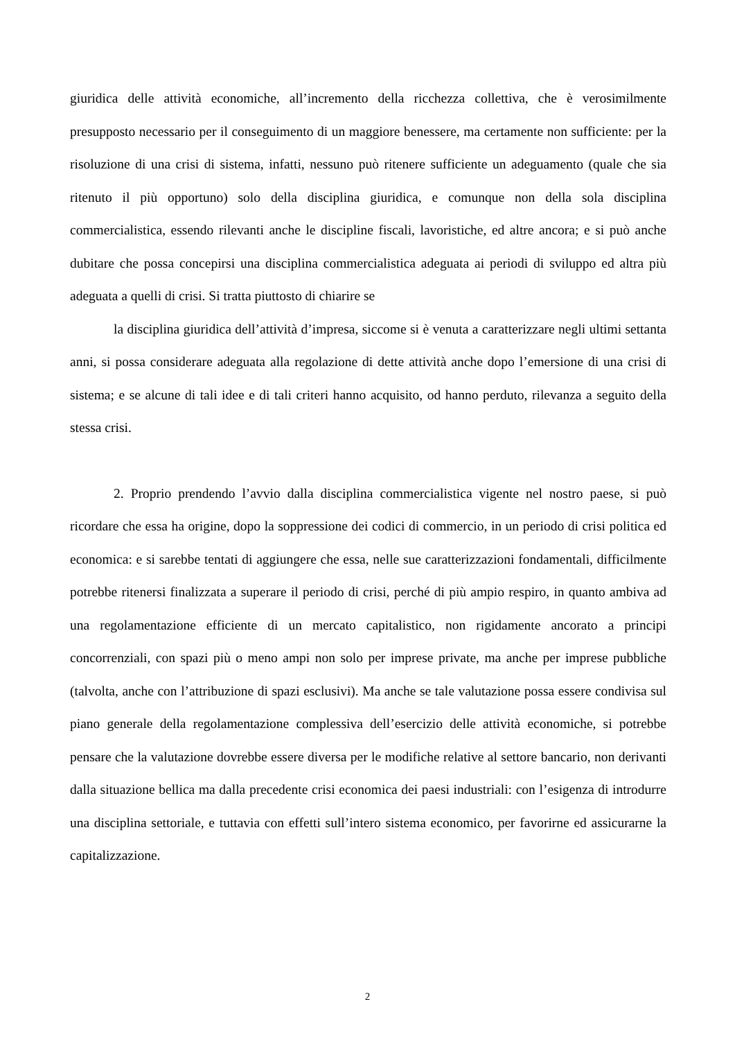giuridica delle attività economiche, all’incremento della ricchezza collettiva, che è verosimilmente presupposto necessario per il conseguimento di un maggiore benessere, ma certamente non sufficiente: per la risoluzione di una crisi di sistema, infatti, nessuno può ritenere sufficiente un adeguamento (quale che sia ritenuto il più opportuno) solo della disciplina giuridica, e comunque non della sola disciplina commercialistica, essendo rilevanti anche le discipline fiscali, lavoristiche, ed altre ancora; e si può anche dubitare che possa concepirsi una disciplina commercialistica adeguata ai periodi di sviluppo ed altra più adeguata a quelli di crisi. Si tratta piuttosto di chiarire se
la disciplina giuridica dell’attività d’impresa, siccome si è venuta a caratterizzare negli ultimi settanta anni, si possa considerare adeguata alla regolazione di dette attività anche dopo l’emersione di una crisi di sistema; e se alcune di tali idee e di tali criteri hanno acquisito, od hanno perduto, rilevanza a seguito della stessa crisi.
2. Proprio prendendo l’avvio dalla disciplina commercialistica vigente nel nostro paese, si può ricordare che essa ha origine, dopo la soppressione dei codici di commercio, in un periodo di crisi politica ed economica: e si sarebbe tentati di aggiungere che essa, nelle sue caratterizzazioni fondamentali, difficilmente potrebbe ritenersi finalizzata a superare il periodo di crisi, perché di più ampio respiro, in quanto ambiva ad una regolamentazione efficiente di un mercato capitalistico, non rigidamente ancorato a principi concorrenziali, con spazi più o meno ampi non solo per imprese private, ma anche per imprese pubbliche (talvolta, anche con l’attribuzione di spazi esclusivi). Ma anche se tale valutazione possa essere condivisa sul piano generale della regolamentazione complessiva dell’esercizio delle attività economiche, si potrebbe pensare che la valutazione dovrebbe essere diversa per le modifiche relative al settore bancario, non derivanti dalla situazione bellica ma dalla precedente crisi economica dei paesi industriali: con l’esigenza di introdurre una disciplina settoriale, e tuttavia con effetti sull’intero sistema economico, per favorirne ed assicurarne la capitalizzazione.
2